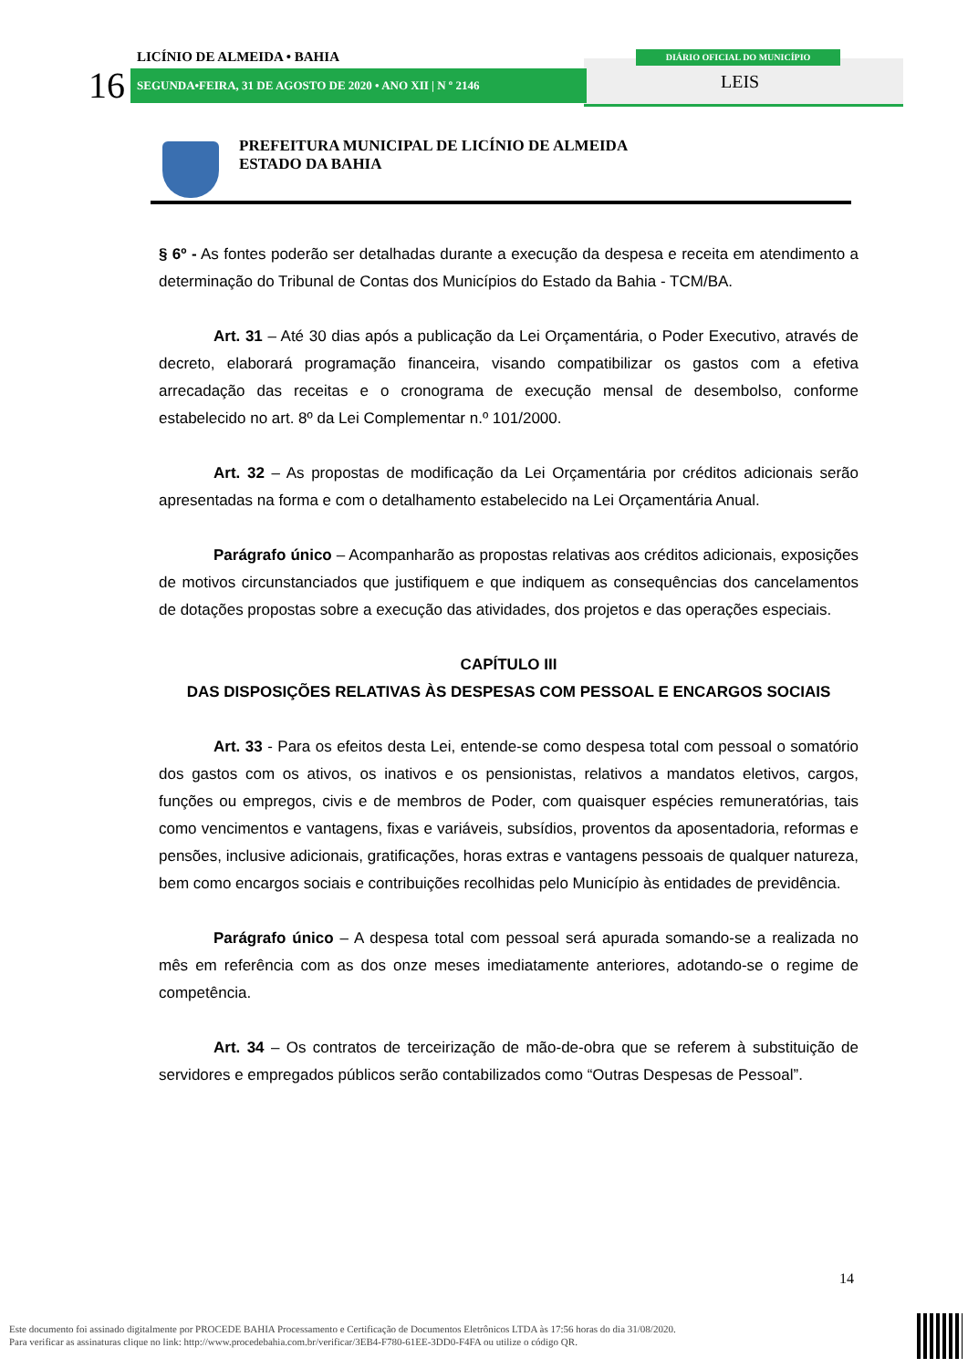LICÍNIO DE ALMEIDA • BAHIA
16 SEGUNDA•FEIRA, 31 DE AGOSTO DE 2020 • ANO XII | N º 2146
DIÁRIO OFICIAL DO MUNICÍPIO
LEIS
PREFEITURA MUNICIPAL DE LICÍNIO DE ALMEIDA
ESTADO DA BAHIA
§ 6º - As fontes poderão ser detalhadas durante a execução da despesa e receita em atendimento a determinação do Tribunal de Contas dos Municípios do Estado da Bahia - TCM/BA.
Art. 31 – Até 30 dias após a publicação da Lei Orçamentária, o Poder Executivo, através de decreto, elaborará programação financeira, visando compatibilizar os gastos com a efetiva arrecadação das receitas e o cronograma de execução mensal de desembolso, conforme estabelecido no art. 8º da Lei Complementar n.º 101/2000.
Art. 32 – As propostas de modificação da Lei Orçamentária por créditos adicionais serão apresentadas na forma e com o detalhamento estabelecido na Lei Orçamentária Anual.
Parágrafo único – Acompanharão as propostas relativas aos créditos adicionais, exposições de motivos circunstanciados que justifiquem e que indiquem as consequências dos cancelamentos de dotações propostas sobre a execução das atividades, dos projetos e das operações especiais.
CAPÍTULO III
DAS DISPOSIÇÕES RELATIVAS ÀS DESPESAS COM PESSOAL E ENCARGOS SOCIAIS
Art. 33 - Para os efeitos desta Lei, entende-se como despesa total com pessoal o somatório dos gastos com os ativos, os inativos e os pensionistas, relativos a mandatos eletivos, cargos, funções ou empregos, civis e de membros de Poder, com quaisquer espécies remuneratórias, tais como vencimentos e vantagens, fixas e variáveis, subsídios, proventos da aposentadoria, reformas e pensões, inclusive adicionais, gratificações, horas extras e vantagens pessoais de qualquer natureza, bem como encargos sociais e contribuições recolhidas pelo Município às entidades de previdência.
Parágrafo único – A despesa total com pessoal será apurada somando-se a realizada no mês em referência com as dos onze meses imediatamente anteriores, adotando-se o regime de competência.
Art. 34 – Os contratos de terceirização de mão-de-obra que se referem à substituição de servidores e empregados públicos serão contabilizados como “Outras Despesas de Pessoal”.
14
Este documento foi assinado digitalmente por PROCEDE BAHIA Processamento e Certificação de Documentos Eletrônicos LTDA às 17:56 horas do dia 31/08/2020.
Para verificar as assinaturas clique no link: http://www.procedebahia.com.br/verificar/3EB4-F780-61EE-3DD0-F4FA ou utilize o código QR.